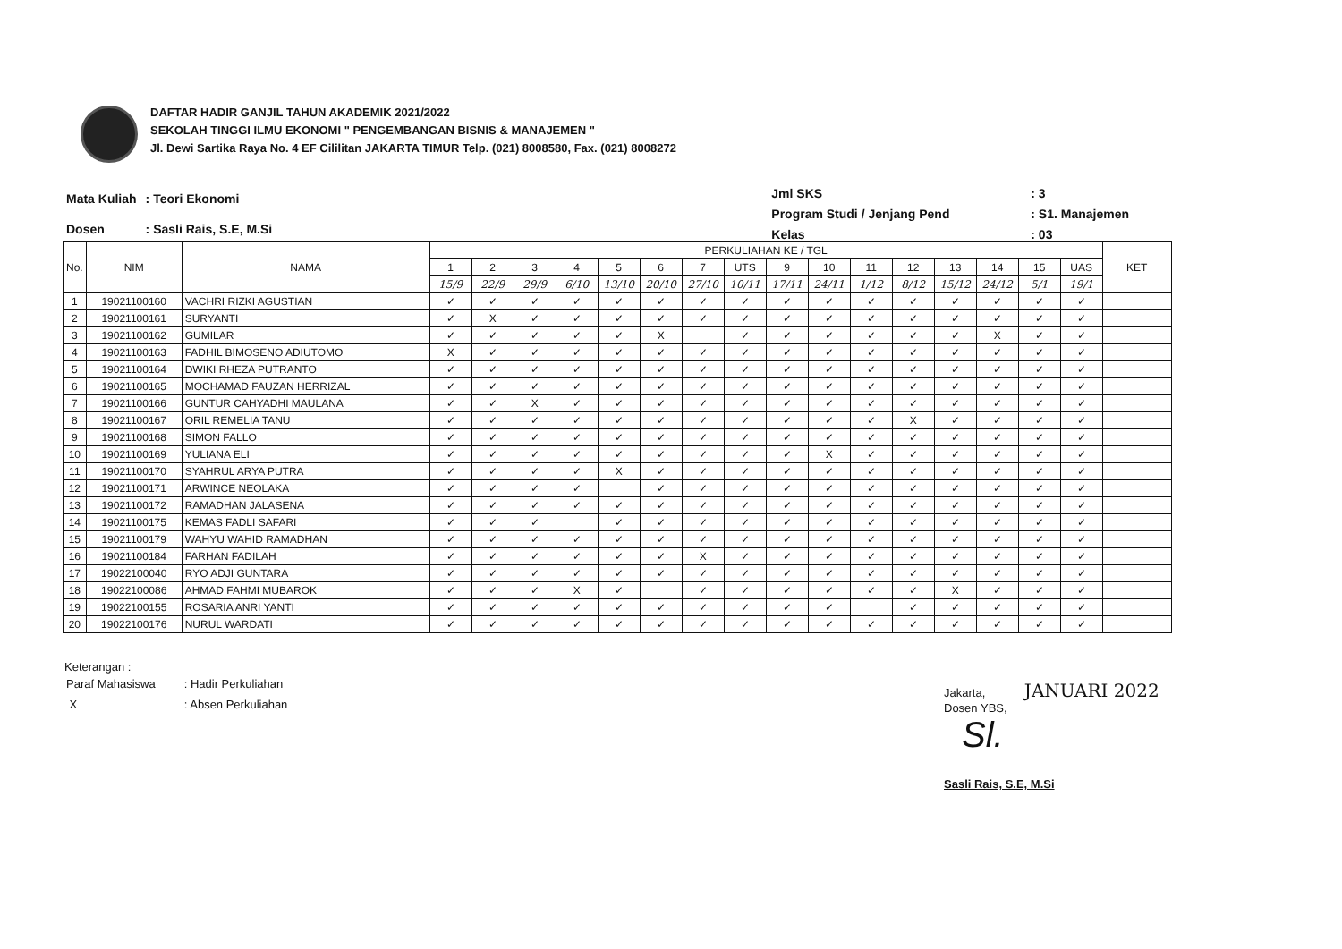DAFTAR HADIR GANJIL TAHUN AKADEMIK 2021/2022
SEKOLAH TINGGI ILMU EKONOMI " PENGEMBANGAN BISNIS & MANAJEMEN "
Jl. Dewi Sartika Raya No. 4 EF Cililitan JAKARTA TIMUR Telp. (021) 8008580, Fax. (021) 8008272
| Mata Kuliah | : Teori Ekonomi |
| Dosen | : Sasli Rais, S.E, M.Si |
| Jml SKS | : 3 |
| Program Studi / Jenjang Pend | : S1. Manajemen |
| Kelas | : 03 |
| No. | NIM | NAMA | PERKULIAHAN KE / TGL | | | | | | | | | | | | | | | | KET |
| --- | --- | --- | --- | --- | --- | --- | --- | --- | --- | --- | --- | --- | --- | --- | --- | --- | --- | --- | --- |
| | | | 1 | 2 | 3 | 4 | 5 | 6 | 7 | UTS | 9 | 10 | 11 | 12 | 13 | 14 | 15 | UAS | |
| | | | 15/9 | 22/9 | 29/9 | 6/10 | 13/10 | 20/10 | 27/10 | 10/11 | 17/11 | 24/11 | 1/12 | 8/12 | 15/12 | 24/12 | 5/1 | 19/1 | |
| 1 | 19021100160 | VACHRI RIZKI AGUSTIAN | ✓ | ✓ | ✓ | ✓ | ✓ | ✓ | ✓ | ✓ | ✓ | ✓ | ✓ | ✓ | ✓ | ✓ | ✓ | ✓ | |
| 2 | 19021100161 | SURYANTI | ✓ | X | ✓ | ✓ | ✓ | ✓ | ✓ | ✓ | ✓ | ✓ | ✓ | ✓ | ✓ | ✓ | ✓ | ✓ | |
| 3 | 19021100162 | GUMILAR | ✓ | ✓ | ✓ | ✓ | ✓ | X | | ✓ | ✓ | ✓ | ✓ | ✓ | ✓ | X | ✓ | ✓ | |
| 4 | 19021100163 | FADHIL BIMOSENO ADIUTOMO | X | ✓ | ✓ | ✓ | ✓ | ✓ | ✓ | ✓ | ✓ | ✓ | ✓ | ✓ | ✓ | ✓ | ✓ | ✓ | |
| 5 | 19021100164 | DWIKI RHEZA PUTRANTO | ✓ | ✓ | ✓ | ✓ | ✓ | ✓ | ✓ | ✓ | ✓ | ✓ | ✓ | ✓ | ✓ | ✓ | ✓ | ✓ | |
| 6 | 19021100165 | MOCHAMAD FAUZAN HERRIZAL | ✓ | ✓ | ✓ | ✓ | ✓ | ✓ | ✓ | ✓ | ✓ | ✓ | ✓ | ✓ | ✓ | ✓ | ✓ | ✓ | |
| 7 | 19021100166 | GUNTUR CAHYADHI MAULANA | ✓ | ✓ | X | ✓ | ✓ | ✓ | ✓ | ✓ | ✓ | ✓ | ✓ | ✓ | ✓ | ✓ | ✓ | ✓ | |
| 8 | 19021100167 | ORIL REMELIA TANU | ✓ | ✓ | ✓ | ✓ | ✓ | ✓ | ✓ | ✓ | ✓ | ✓ | ✓ | X | ✓ | ✓ | ✓ | ✓ | |
| 9 | 19021100168 | SIMON FALLO | ✓ | ✓ | ✓ | ✓ | ✓ | ✓ | ✓ | ✓ | ✓ | ✓ | ✓ | ✓ | ✓ | ✓ | ✓ | ✓ | |
| 10 | 19021100169 | YULIANA ELI | ✓ | ✓ | ✓ | ✓ | ✓ | ✓ | ✓ | ✓ | ✓ | X | ✓ | ✓ | ✓ | ✓ | ✓ | ✓ | |
| 11 | 19021100170 | SYAHRUL ARYA PUTRA | ✓ | ✓ | ✓ | ✓ | X | ✓ | ✓ | ✓ | ✓ | ✓ | ✓ | ✓ | ✓ | ✓ | ✓ | ✓ | |
| 12 | 19021100171 | ARWINCE NEOLAKA | ✓ | ✓ | ✓ | ✓ | | ✓ | ✓ | ✓ | ✓ | ✓ | ✓ | ✓ | ✓ | ✓ | ✓ | ✓ | |
| 13 | 19021100172 | RAMADHAN JALASENA | ✓ | ✓ | ✓ | ✓ | ✓ | ✓ | ✓ | ✓ | ✓ | ✓ | ✓ | ✓ | ✓ | ✓ | ✓ | ✓ | |
| 14 | 19021100175 | KEMAS FADLI SAFARI | ✓ | ✓ | ✓ | | ✓ | ✓ | ✓ | ✓ | ✓ | ✓ | ✓ | ✓ | ✓ | ✓ | ✓ | ✓ | |
| 15 | 19021100179 | WAHYU WAHID RAMADHAN | ✓ | ✓ | ✓ | ✓ | ✓ | ✓ | ✓ | ✓ | ✓ | ✓ | ✓ | ✓ | ✓ | ✓ | ✓ | ✓ | |
| 16 | 19021100184 | FARHAN FADILAH | ✓ | ✓ | ✓ | ✓ | ✓ | ✓ | X | ✓ | ✓ | ✓ | ✓ | ✓ | ✓ | ✓ | ✓ | ✓ | |
| 17 | 19022100040 | RYO ADJI GUNTARA | ✓ | ✓ | ✓ | ✓ | ✓ | ✓ | ✓ | ✓ | ✓ | ✓ | ✓ | ✓ | ✓ | ✓ | ✓ | ✓ | |
| 18 | 19022100086 | AHMAD FAHMI MUBAROK | ✓ | ✓ | ✓ | X | ✓ | | ✓ | ✓ | ✓ | ✓ | ✓ | ✓ | X | ✓ | ✓ | ✓ | |
| 19 | 19022100155 | ROSARIA ANRI YANTI | ✓ | ✓ | ✓ | ✓ | ✓ | ✓ | ✓ | ✓ | ✓ | ✓ | | ✓ | ✓ | ✓ | ✓ | ✓ | |
| 20 | 19022100176 | NURUL WARDATI | ✓ | ✓ | ✓ | ✓ | ✓ | ✓ | ✓ | ✓ | ✓ | ✓ | ✓ | ✓ | ✓ | ✓ | ✓ | ✓ | |
Keterangan :
| Paraf Mahasiswa | : Hadir Perkuliahan |
| X | : Absen Perkuliahan |
Jakarta, JANUARI 2022
Dosen YBS,
Sl.
Sasli Rais, S.E, M.Si